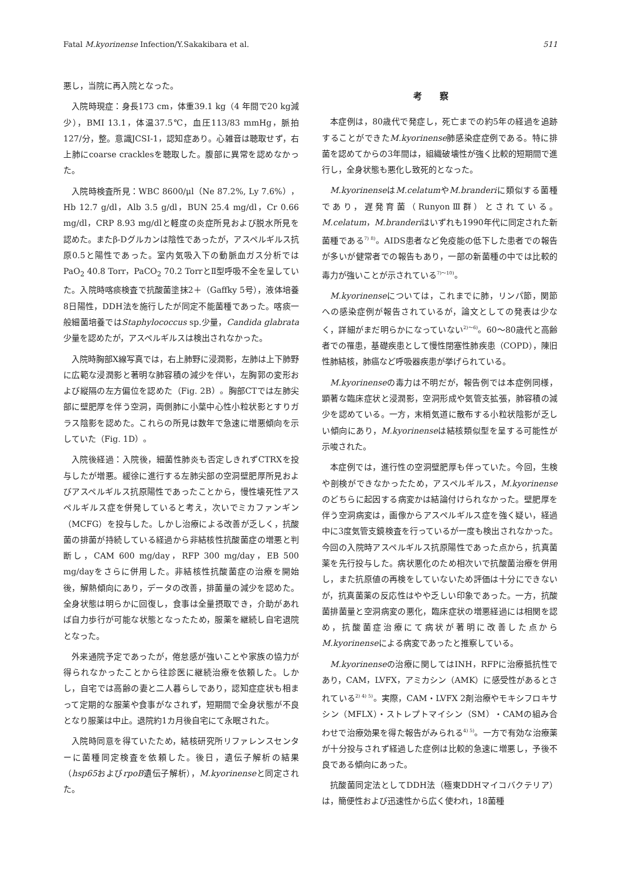Fatal M.kyorinense Infection/Y.Sakakibara et al. 511
悪し，当院に再入院となった。
入院時現症：身長173 cm，体重39.1 kg（4 年間で20 kg減少），BMI 13.1，体温37.5℃，血圧113/83 mmHg，脈拍127/分，整。意識JCSI-1，認知症あり。心雑音は聴取せず，右上肺にcoarse cracklesを聴取した。腹部に異常を認めなかった。
入院時検査所見：WBC 8600/μl（Ne 87.2%, Ly 7.6%），Hb 12.7 g/dl，Alb 3.5 g/dl，BUN 25.4 mg/dl，Cr 0.66 mg/dl，CRP 8.93 mg/dlと軽度の炎症所見および脱水所見を認めた。またβ-Dグルカンは陰性であったが，アスペルギルス抗原0.5と陽性であった。室内気吸入下の動脈血ガス分析ではPaO<sub>2</sub> 40.8 Torr，PaCO<sub>2</sub> 70.2 TorrとⅡ型呼吸不全を呈していた。入院時喀痰検査で抗酸菌塗抹2＋（Gaffky 5号），液体培養8日陽性，DDH法を施行したが同定不能菌種であった。喀痰一般細菌培養ではStaphylococcus sp.少量，Candida glabrata少量を認めたが，アスペルギルスは検出されなかった。
入院時胸部X線写真では，右上肺野に浸潤影，左肺は上下肺野に広範な浸潤影と著明な肺容積の減少を伴い，左胸郭の変形および縦隔の左方偏位を認めた（Fig. 2B）。胸部CTでは左肺尖部に壁肥厚を伴う空洞，両側肺に小葉中心性小粒状影とすりガラス陰影を認めた。これらの所見は数年で急速に増悪傾向を示していた（Fig. 1D）。
入院後経過：入院後，細菌性肺炎も否定しきれずCTRXを投与したが増悪。緩徐に進行する左肺尖部の空洞壁肥厚所見およびアスペルギルス抗原陽性であったことから，慢性壊死性アスペルギルス症を併発していると考え，次いでミカファンギン（MCFG）を投与した。しかし治療による改善が乏しく，抗酸菌の排菌が持続している経過から非結核性抗酸菌症の増悪と判断し，CAM 600 mg/day，RFP 300 mg/day，EB 500 mg/dayをさらに併用した。非結核性抗酸菌症の治療を開始後，解熱傾向にあり，データの改善，排菌量の減少を認めた。全身状態は明らかに回復し，食事は全量摂取でき，介助があれば自力歩行が可能な状態となったため，服薬を継続し自宅退院となった。
外来通院予定であったが，倦怠感が強いことや家族の協力が得られなかったことから往診医に継続治療を依頼した。しかし，自宅では高齢の妻と二人暮らしであり，認知症症状も相まって定期的な服薬や食事がなされず，短期間で全身状態が不良となり服薬は中止。退院約1カ月後自宅にて永眠された。
入院時同意を得ていたため，結核研究所リファレンスセンターに菌種同定検査を依頼した。後日，遺伝子解析の結果（hsp65およびrpoB遺伝子解析），M.kyorinenseと同定された。
考察
本症例は，80歳代で発症し，死亡までの約5年の経過を追跡することができたM.kyorinense肺感染症症例である。特に排菌を認めてからの3年間は，組織破壊性が強く比較的短期間で進行し，全身状態も悪化し致死的となった。
M.kyorinenseはM.celatumやM.branderiに類似する菌種であり，遅発育菌（RunyonⅢ群）とされている。M.celatum，M.branderiはいずれも1990年代に同定された新菌種である<sup>7) 8)</sup>。AIDS患者など免疫能の低下した患者での報告が多いが健常者での報告もあり，一部の新菌種の中では比較的毒力が強いことが示されている<sup>7)～10)</sup>。
M.kyorinenseについては，これまでに肺，リンパ節，関節への感染症例が報告されているが，論文としての発表は少なく，詳細がまだ明らかになっていない<sup>2)～6)</sup>。60～80歳代と高齢者での罹患，基礎疾患として慢性閉塞性肺疾患（COPD），陳旧性肺結核，肺癌など呼吸器疾患が挙げられている。
M.kyorinenseの毒力は不明だが，報告例では本症例同様，顕著な臨床症状と浸潤影，空洞形成や気管支拡張，肺容積の減少を認めている。一方，末梢気道に散布する小粒状陰影が乏しい傾向にあり，M.kyorinenseは結核類似型を呈する可能性が示唆された。
本症例では，進行性の空洞壁肥厚も伴っていた。今回，生検や剖検ができなかったため，アスペルギルス，M.kyorinenseのどちらに起因する病変かは結論付けられなかった。壁肥厚を伴う空洞病変は，画像からアスペルギルス症を強く疑い，経過中に3度気管支鏡検査を行っているが一度も検出されなかった。今回の入院時アスペルギルス抗原陽性であった点から，抗真菌薬を先行投与した。病状悪化のため相次いで抗酸菌治療を併用し，また抗原値の再検をしていないため評価は十分にできないが，抗真菌薬の反応性はやや乏しい印象であった。一方，抗酸菌排菌量と空洞病変の悪化，臨床症状の増悪経過には相関を認め，抗酸菌症治療にて病状が著明に改善した点からM.kyorinenseによる病変であったと推察している。
M.kyorinenseの治療に関してはINH，RFPに治療抵抗性であり，CAM，LVFX，アミカシン（AMK）に感受性があるとされている<sup>2) 4) 5)</sup>。実際，CAM・LVFX 2剤治療やモキシフロキサシン（MFLX）・ストレプトマイシン（SM）・CAMの組み合わせで治療効果を得た報告がみられる<sup>4) 5)</sup>。一方で有効な治療薬が十分投与されず経過した症例は比較的急速に増悪し，予後不良である傾向にあった。
抗酸菌同定法としてDDH法（極東DDHマイコバクテリア）は，簡便性および迅速性から広く使われ，18菌種